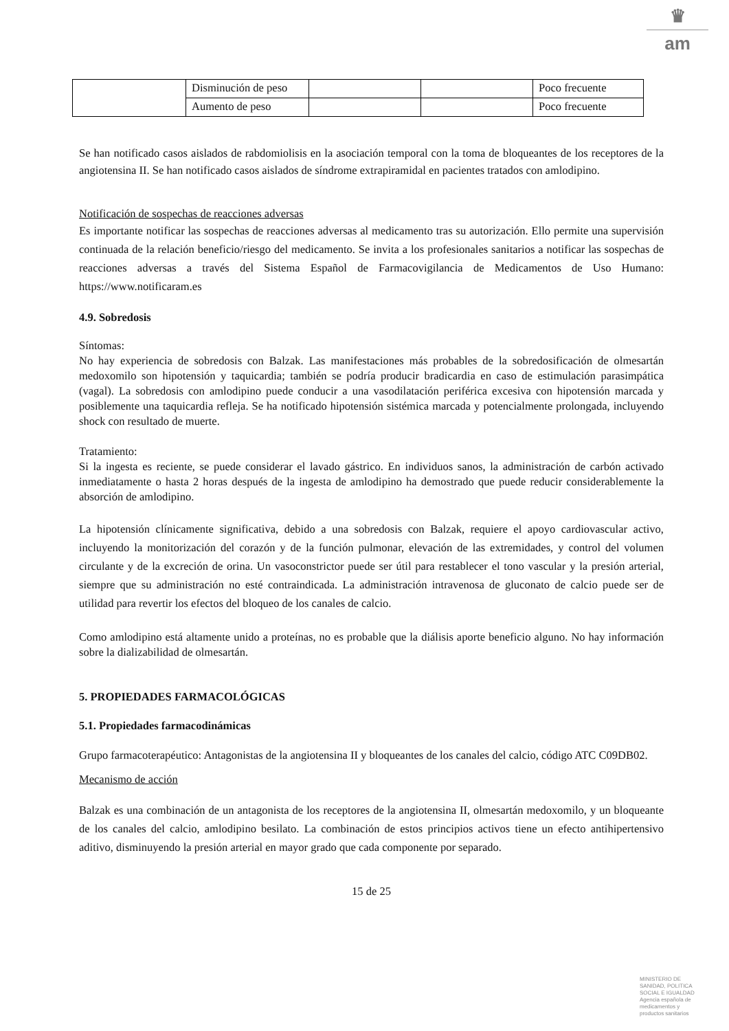♛
am
| | Disminución de peso | | | Poco frecuente |
| | Aumento de peso | | | Poco frecuente |
Se han notificado casos aislados de rabdomiolisis en la asociación temporal con la toma de bloqueantes de los receptores de la angiotensina II. Se han notificado casos aislados de síndrome extrapiramidal en pacientes tratados con amlodipino.
Notificación de sospechas de reacciones adversas
Es importante notificar las sospechas de reacciones adversas al medicamento tras su autorización. Ello permite una supervisión continuada de la relación beneficio/riesgo del medicamento. Se invita a los profesionales sanitarios a notificar las sospechas de reacciones adversas a través del Sistema Español de Farmacovigilancia de Medicamentos de Uso Humano: https://www.notificaram.es
4.9. Sobredosis
Síntomas:
No hay experiencia de sobredosis con Balzak. Las manifestaciones más probables de la sobredosificación de olmesartán medoxomilo son hipotensión y taquicardia; también se podría producir bradicardia en caso de estimulación parasimpática (vagal). La sobredosis con amlodipino puede conducir a una vasodilatación periférica excesiva con hipotensión marcada y posiblemente una taquicardia refleja. Se ha notificado hipotensión sistémica marcada y potencialmente prolongada, incluyendo shock con resultado de muerte.
Tratamiento:
Si la ingesta es reciente, se puede considerar el lavado gástrico. En individuos sanos, la administración de carbón activado inmediatamente o hasta 2 horas después de la ingesta de amlodipino ha demostrado que puede reducir considerablemente la absorción de amlodipino.
La hipotensión clínicamente significativa, debido a una sobredosis con Balzak, requiere el apoyo cardiovascular activo, incluyendo la monitorización del corazón y de la función pulmonar, elevación de las extremidades, y control del volumen circulante y de la excreción de orina. Un vasoconstrictor puede ser útil para restablecer el tono vascular y la presión arterial, siempre que su administración no esté contraindicada. La administración intravenosa de gluconato de calcio puede ser de utilidad para revertir los efectos del bloqueo de los canales de calcio.
Como amlodipino está altamente unido a proteínas, no es probable que la diálisis aporte beneficio alguno. No hay información sobre la dializabilidad de olmesartán.
5. PROPIEDADES FARMACOLÓGICAS
5.1. Propiedades farmacodinámicas
Grupo farmacoterapéutico: Antagonistas de la angiotensina II y bloqueantes de los canales del calcio, código ATC C09DB02.
Mecanismo de acción
Balzak es una combinación de un antagonista de los receptores de la angiotensina II, olmesartán medoxomilo, y un bloqueante de los canales del calcio, amlodipino besilato. La combinación de estos principios activos tiene un efecto antihipertensivo aditivo, disminuyendo la presión arterial en mayor grado que cada componente por separado.
15 de 25
MINISTERIO DE
SANIDAD, POLITICA
SOCIAL E IGUALDAD
Agencia española de
medicamentos y
productos sanitarios